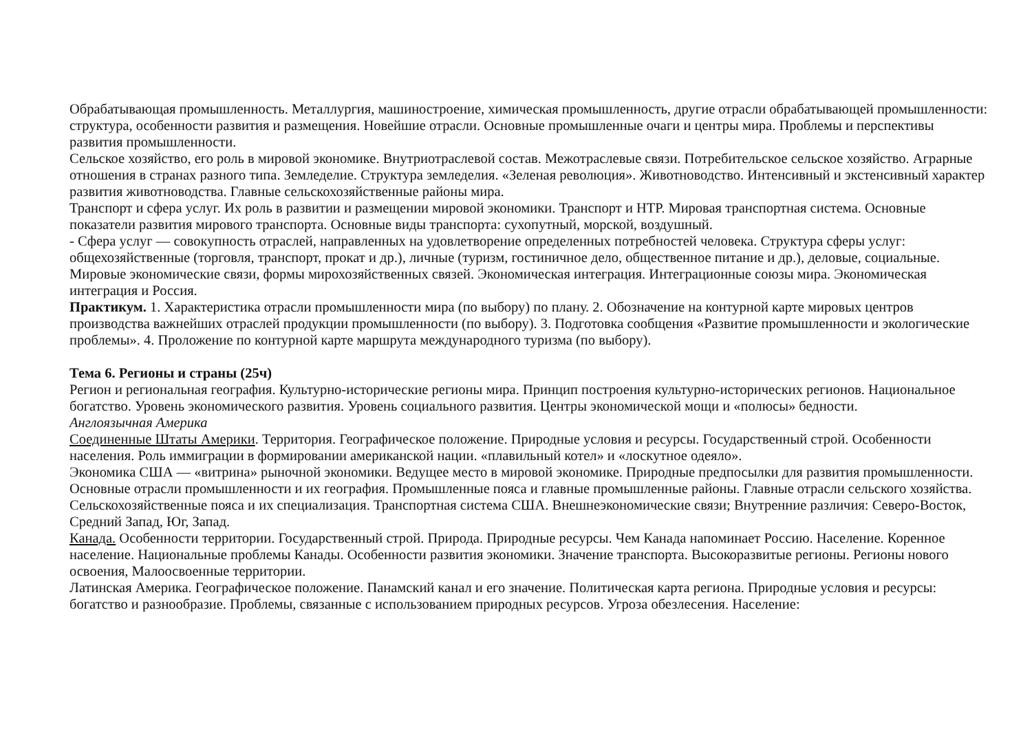Обрабатывающая промышленность. Металлургия, машиностроение, химическая промышленность, другие отрасли обрабатывающей промышленности: структура, особенности развития и размещения. Новейшие отрасли. Основные промышленные очаги и центры мира. Проблемы и перспективы развития промышленности.
Сельское хозяйство, его роль в мировой экономике. Внутриотраслевой состав. Межотраслевые связи. Потребительское сельское хозяйство. Аграрные отношения в странах разного типа. Земледелие. Структура земледелия. «Зеленая революция». Животноводство. Интенсивный и экстенсивный характер развития животноводства. Главные сельскохозяйственные районы мира.
Транспорт и сфера услуг. Их роль в развитии и размещении мировой экономики. Транспорт и НТР. Мировая транспортная система. Основные показатели развития мирового транспорта. Основные виды транспорта: сухопутный, морской, воздушный.
- Сфера услуг — совокупность отраслей, направленных на удовлетворение определенных потребностей человека. Структура сферы услуг: общехозяйственные (торговля, транспорт, прокат и др.), личные (туризм, гостиничное дело, общественное питание и др.), деловые, социальные.
Мировые экономические связи, формы мирохозяйственных связей. Экономическая интеграция. Интеграционные союзы мира. Экономическая интеграция и Россия.
Практикум. 1. Характеристика отрасли промышленности мира (по выбору) по плану. 2. Обозначение на контурной карте мировых центров производства важнейших отраслей продукции промышленности (по выбору). 3. Подготовка сообщения «Развитие промышленности и экологические проблемы». 4. Проложение по контурной карте маршрута международного туризма (по выбору).
Тема 6. Регионы и страны (25ч)
Регион и региональная география. Культурно-исторические регионы мира. Принцип построения культурно-исторических регионов. Национальное богатство. Уровень экономического развития. Уровень социального развития. Центры экономической мощи и «полюсы» бедности.
Англоязычная Америка
Соединенные Штаты Америки. Территория. Географическое положение. Природные условия и ресурсы. Государственный строй. Особенности населения. Роль иммиграции в формировании американской нации. «плавильный котел» и «лоскутное одеяло».
Экономика США — «витрина» рыночной экономики. Ведущее место в мировой экономике. Природные предпосылки для развития промышленности. Основные отрасли промышленности и их география. Промышленные пояса и главные промышленные районы. Главные отрасли сельского хозяйства. Сельскохозяйственные пояса и их специализация. Транспортная система США. Внешнеэкономические связи; Внутренние различия: Северо-Восток, Средний Запад, Юг, Запад.
Канада. Особенности территории. Государственный строй. Природа. Природные ресурсы. Чем Канада напоминает Россию. Население. Коренное население. Национальные проблемы Канады. Особенности развития экономики. Значение транспорта. Высокоразвитые регионы. Регионы нового освоения, Малоосвоенные территории.
Латинская Америка. Географическое положение. Панамский канал и его значение. Политическая карта региона. Природные условия и ресурсы: богатство и разнообразие. Проблемы, связанные с использованием природных ресурсов. Угроза обезлесения. Население: